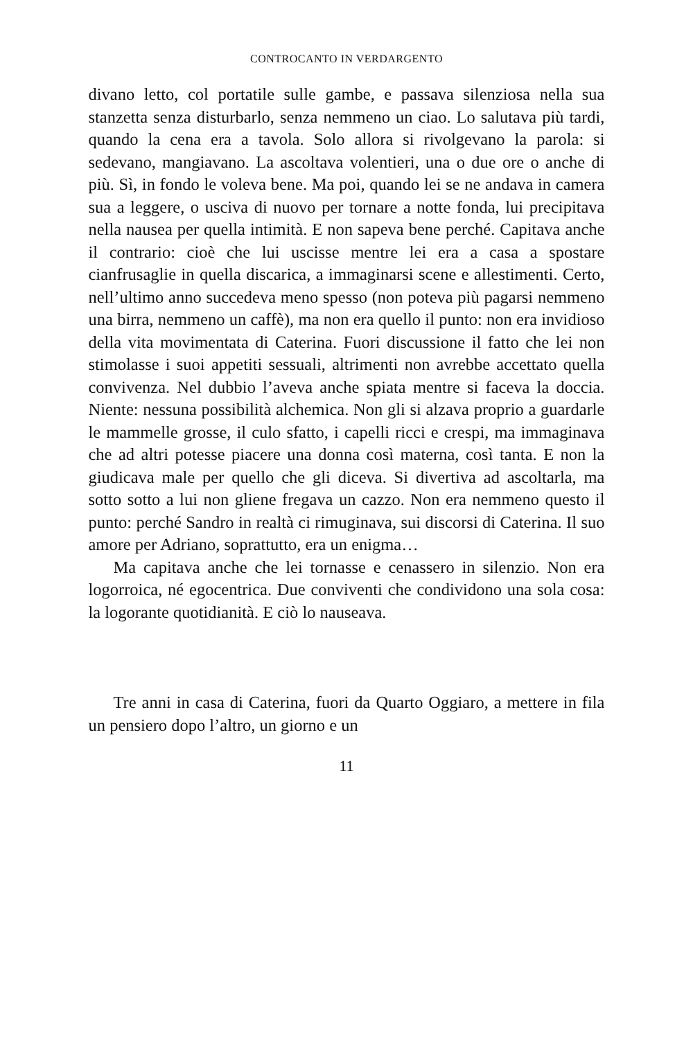CONTROCANTO IN VERDARGENTO
divano letto, col portatile sulle gambe, e passava silenziosa nella sua stanzetta senza disturbarlo, senza nemmeno un ciao. Lo salutava più tardi, quando la cena era a tavola. Solo allora si rivolgevano la parola: si sedevano, mangiavano. La ascoltava volentieri, una o due ore o anche di più. Sì, in fondo le voleva bene. Ma poi, quando lei se ne andava in camera sua a leggere, o usciva di nuovo per tornare a notte fonda, lui precipitava nella nausea per quella intimità. E non sapeva bene perché. Capitava anche il contrario: cioè che lui uscisse mentre lei era a casa a spostare cianfrusaglie in quella discarica, a immaginarsi scene e allestimenti. Certo, nell’ultimo anno succedeva meno spesso (non poteva più pagarsi nemmeno una birra, nemmeno un caffè), ma non era quello il punto: non era invidioso della vita movimentata di Caterina. Fuori discussione il fatto che lei non stimolasse i suoi appetiti sessuali, altrimenti non avrebbe accettato quella convivenza. Nel dubbio l’aveva anche spiata mentre si faceva la doccia. Niente: nessuna possibilità alchemica. Non gli si alzava proprio a guardarle le mammelle grosse, il culo sfatto, i capelli ricci e crespi, ma immaginava che ad altri potesse piacere una donna così materna, così tanta. E non la giudicava male per quello che gli diceva. Si divertiva ad ascoltarla, ma sotto sotto a lui non gliene fregava un cazzo. Non era nemmeno questo il punto: perché Sandro in realtà ci rimuginava, sui discorsi di Caterina. Il suo amore per Adriano, soprattutto, era un enigma…
Ma capitava anche che lei tornasse e cenassero in silenzio. Non era logorroica, né egocentrica. Due conviventi che condividono una sola cosa: la logorante quotidianità. E ciò lo nauseava.
Tre anni in casa di Caterina, fuori da Quarto Oggiaro, a mettere in fila un pensiero dopo l’altro, un giorno e un
11